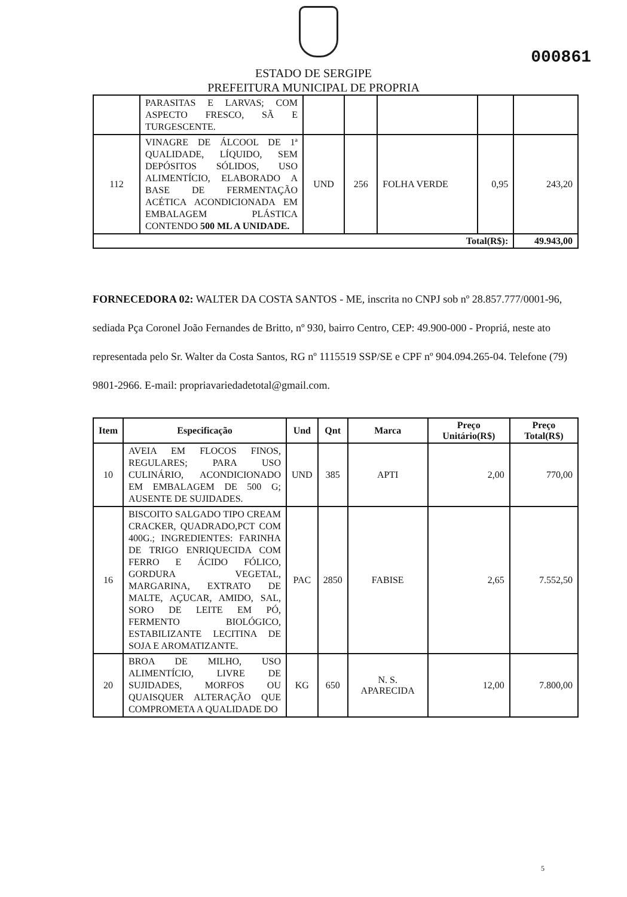000861
ESTADO DE SERGIPE
PREFEITURA MUNICIPAL DE PROPRIA
| | PARASITAS E LARVAS; COM ASPECTO FRESCO, SÃ E TURGESCENTE. | | | | | |
| 112 | VINAGRE DE ÁLCOOL DE 1ª QUALIDADE, LÍQUIDO, SEM DEPÓSITOS SÓLIDOS, USO ALIMENTÍCIO, ELABORADO A BASE DE FERMENTAÇÃO ACÉTICA ACONDICIONADA EM EMBALAGEM PLÁSTICA CONTENDO 500 ML A UNIDADE. | UND | 256 | FOLHA VERDE | 0,95 | 243,20 |
| Total(R$): | | | | | | 49.943,00 |
FORNECEDORA 02: WALTER DA COSTA SANTOS - ME, inscrita no CNPJ sob nº 28.857.777/0001-96, sediada Pça Coronel João Fernandes de Britto, nº 930, bairro Centro, CEP: 49.900-000 - Propriá, neste ato representada pelo Sr. Walter da Costa Santos, RG nº 1115519 SSP/SE e CPF nº 904.094.265-04. Telefone (79) 9801-2966. E-mail: propriavariedadetotal@gmail.com.
| Item | Especificação | Und | Qnt | Marca | Preço Unitário(R$) | Preço Total(R$) |
| --- | --- | --- | --- | --- | --- | --- |
| 10 | AVEIA EM FLOCOS FINOS, REGULARES; PARA USO CULINÁRIO, ACONDICIONADO EM EMBALAGEM DE 500 G; AUSENTE DE SUJIDADES. | UND | 385 | APTI | 2,00 | 770,00 |
| 16 | BISCOITO SALGADO TIPO CREAM CRACKER, QUADRADO,PCT COM 400G.; INGREDIENTES: FARINHA DE TRIGO ENRIQUECIDA COM FERRO E ÁCIDO FÓLICO, GORDURA VEGETAL, MARGARINA, EXTRATO DE MALTE, AÇUCAR, AMIDO, SAL, SORO DE LEITE EM PÓ, FERMENTO BIOLÓGICO, ESTABILIZANTE LECITINA DE SOJA E AROMATIZANTE. | PAC | 2850 | FABISE | 2,65 | 7.552,50 |
| 20 | BROA DE MILHO, USO ALIMENTÍCIO, LIVRE DE SUJIDADES, MORFOS OU QUAISQUER ALTERAÇÃO QUE COMPROMETA A QUALIDADE DO | KG | 650 | N. S. APARECIDA | 12,00 | 7.800,00 |
5